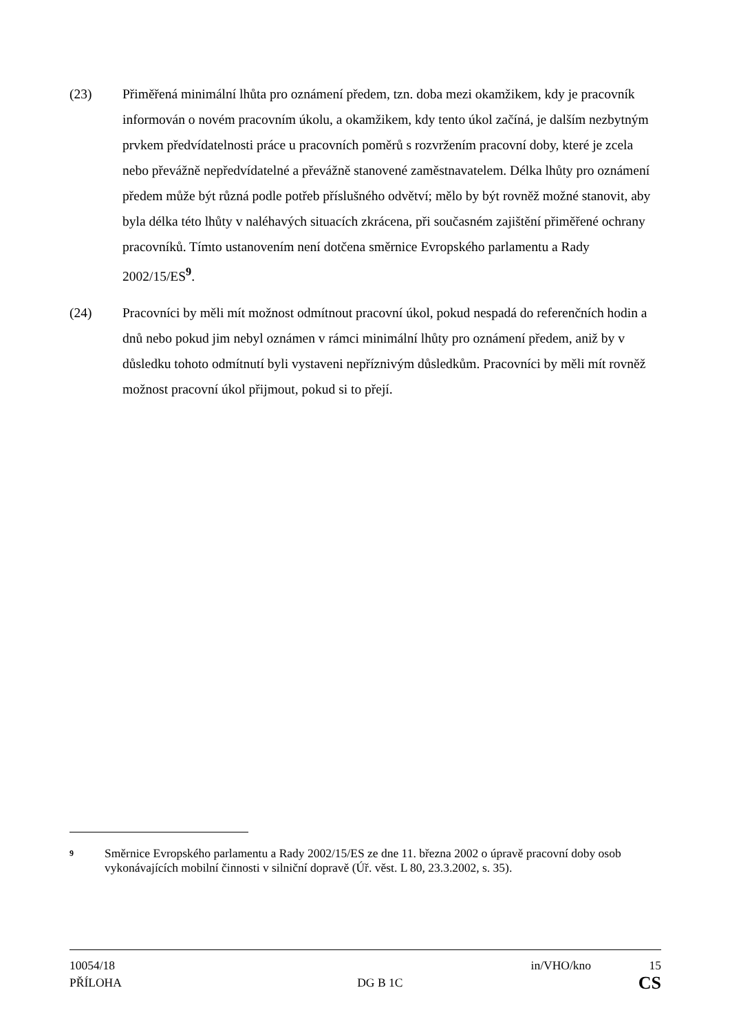(23) Přiměřená minimální lhůta pro oznámení předem, tzn. doba mezi okamžikem, kdy je pracovník informován o novém pracovním úkolu, a okamžikem, kdy tento úkol začíná, je dalším nezbytným prvkem předvídatelnosti práce u pracovních poměrů s rozvržením pracovní doby, které je zcela nebo převážně nepředvídatelné a převážně stanovené zaměstnavatelem. Délka lhůty pro oznámení předem může být různá podle potřeb příslušného odvětví; mělo by být rovněž možné stanovit, aby byla délka této lhůty v naléhavých situacích zkrácena, při současném zajištění přiměřené ochrany pracovníků. Tímto ustanovením není dotčena směrnice Evropského parlamentu a Rady 2002/15/ES<sup>9</sup>.
(24) Pracovníci by měli mít možnost odmítnout pracovní úkol, pokud nespadá do referenčních hodin a dnů nebo pokud jim nebyl oznámen v rámci minimální lhůty pro oznámení předem, aniž by v důsledku tohoto odmítnutí byli vystaveni nepříznivým důsledkům. Pracovníci by měli mít rovněž možnost pracovní úkol přijmout, pokud si to přejí.
9
Směrnice Evropského parlamentu a Rady 2002/15/ES ze dne 11. března 2002 o úpravě pracovní doby osob vykonávajících mobilní činnosti v silniční dopravě (Úř. věst. L 80, 23.3.2002, s. 35).
10054/18 in/VHO/kno 15
PŘÍLOHA DG B 1C CS